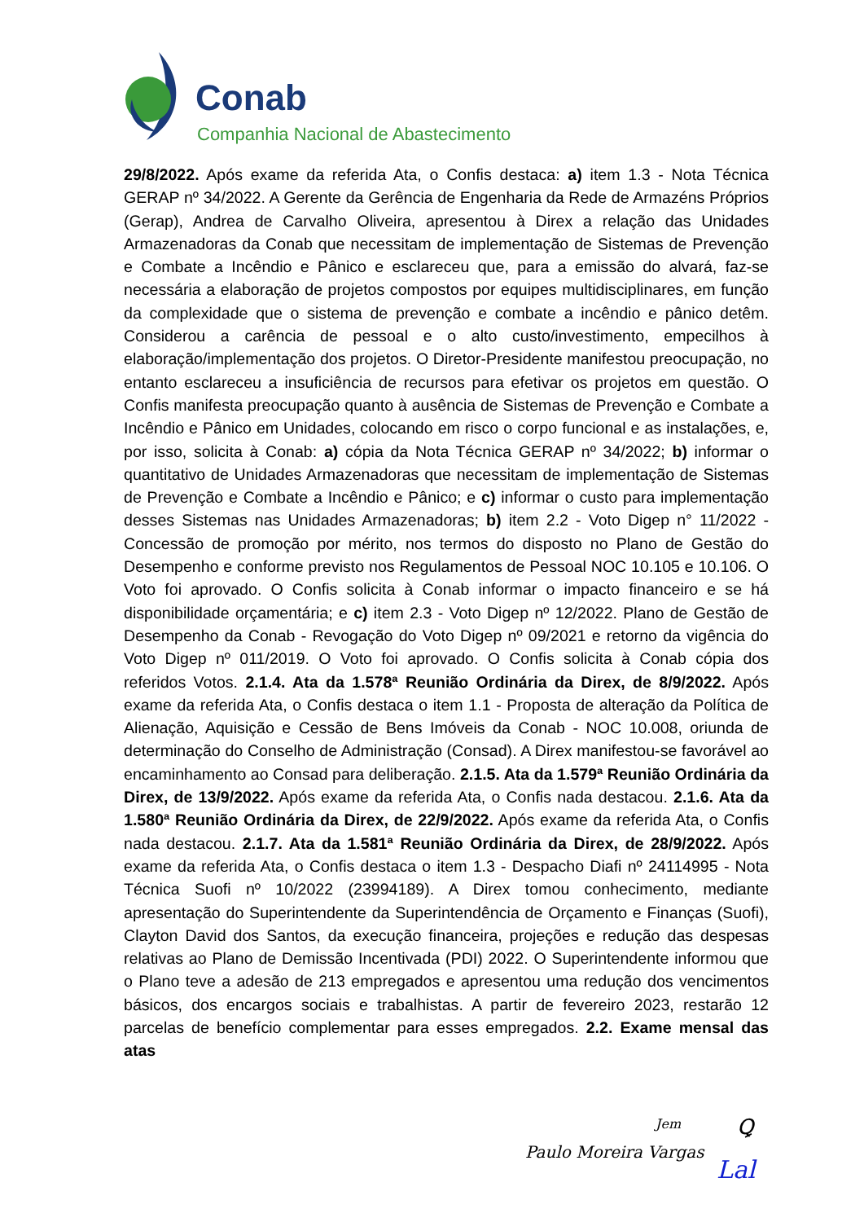Conab
Companhia Nacional de Abastecimento
29/8/2022. Após exame da referida Ata, o Confis destaca: a) item 1.3 - Nota Técnica GERAP nº 34/2022. A Gerente da Gerência de Engenharia da Rede de Armazéns Próprios (Gerap), Andrea de Carvalho Oliveira, apresentou à Direx a relação das Unidades Armazenadoras da Conab que necessitam de implementação de Sistemas de Prevenção e Combate a Incêndio e Pânico e esclareceu que, para a emissão do alvará, faz-se necessária a elaboração de projetos compostos por equipes multidisciplinares, em função da complexidade que o sistema de prevenção e combate a incêndio e pânico detêm. Considerou a carência de pessoal e o alto custo/investimento, empecilhos à elaboração/implementação dos projetos. O Diretor-Presidente manifestou preocupação, no entanto esclareceu a insuficiência de recursos para efetivar os projetos em questão. O Confis manifesta preocupação quanto à ausência de Sistemas de Prevenção e Combate a Incêndio e Pânico em Unidades, colocando em risco o corpo funcional e as instalações, e, por isso, solicita à Conab: a) cópia da Nota Técnica GERAP nº 34/2022; b) informar o quantitativo de Unidades Armazenadoras que necessitam de implementação de Sistemas de Prevenção e Combate a Incêndio e Pânico; e c) informar o custo para implementação desses Sistemas nas Unidades Armazenadoras; b) item 2.2 - Voto Digep n° 11/2022 - Concessão de promoção por mérito, nos termos do disposto no Plano de Gestão do Desempenho e conforme previsto nos Regulamentos de Pessoal NOC 10.105 e 10.106. O Voto foi aprovado. O Confis solicita à Conab informar o impacto financeiro e se há disponibilidade orçamentária; e c) item 2.3 - Voto Digep nº 12/2022. Plano de Gestão de Desempenho da Conab - Revogação do Voto Digep nº 09/2021 e retorno da vigência do Voto Digep nº 011/2019. O Voto foi aprovado. O Confis solicita à Conab cópia dos referidos Votos. 2.1.4. Ata da 1.578ª Reunião Ordinária da Direx, de 8/9/2022. Após exame da referida Ata, o Confis destaca o item 1.1 - Proposta de alteração da Política de Alienação, Aquisição e Cessão de Bens Imóveis da Conab - NOC 10.008, oriunda de determinação do Conselho de Administração (Consad). A Direx manifestou-se favorável ao encaminhamento ao Consad para deliberação. 2.1.5. Ata da 1.579ª Reunião Ordinária da Direx, de 13/9/2022. Após exame da referida Ata, o Confis nada destacou. 2.1.6. Ata da 1.580ª Reunião Ordinária da Direx, de 22/9/2022. Após exame da referida Ata, o Confis nada destacou. 2.1.7. Ata da 1.581ª Reunião Ordinária da Direx, de 28/9/2022. Após exame da referida Ata, o Confis destaca o item 1.3 - Despacho Diafi nº 24114995 - Nota Técnica Suofi nº 10/2022 (23994189). A Direx tomou conhecimento, mediante apresentação do Superintendente da Superintendência de Orçamento e Finanças (Suofi), Clayton David dos Santos, da execução financeira, projeções e redução das despesas relativas ao Plano de Demissão Incentivada (PDI) 2022. O Superintendente informou que o Plano teve a adesão de 213 empregados e apresentou uma redução dos vencimentos básicos, dos encargos sociais e trabalhistas. A partir de fevereiro 2023, restarão 12 parcelas de benefício complementar para esses empregados. 2.2. Exame mensal das atas
Jem Ꝗ
Paulo Moreira Vargas
Lal